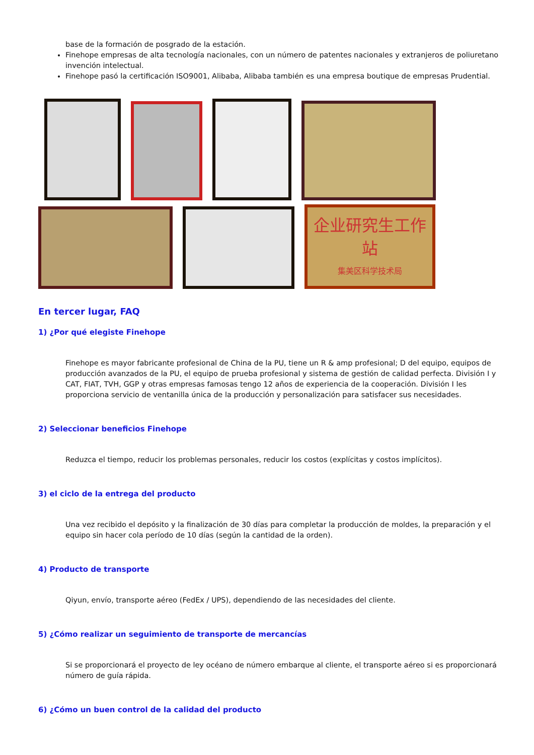base de la formación de posgrado de la estación.
Finehope empresas de alta tecnología nacionales, con un número de patentes nacionales y extranjeros de poliuretano invención intelectual.
Finehope pasó la certificación ISO9001, Alibaba, Alibaba también es una empresa boutique de empresas Prudential.
企业研究生工作站
集美区科学技术局
En tercer lugar, FAQ
1) ¿Por qué elegiste Finehope
Finehope es mayor fabricante profesional de China de la PU, tiene un R & amp profesional; D del equipo, equipos de producción avanzados de la PU, el equipo de prueba profesional y sistema de gestión de calidad perfecta. División I y CAT, FIAT, TVH, GGP y otras empresas famosas tengo 12 años de experiencia de la cooperación. División I les proporciona servicio de ventanilla única de la producción y personalización para satisfacer sus necesidades.
2) Seleccionar beneficios Finehope
Reduzca el tiempo, reducir los problemas personales, reducir los costos (explícitas y costos implícitos).
3) el ciclo de la entrega del producto
Una vez recibido el depósito y la finalización de 30 días para completar la producción de moldes, la preparación y el equipo sin hacer cola período de 10 días (según la cantidad de la orden).
4) Producto de transporte
Qiyun, envío, transporte aéreo (FedEx / UPS), dependiendo de las necesidades del cliente.
5) ¿Cómo realizar un seguimiento de transporte de mercancías
Si se proporcionará el proyecto de ley océano de número embarque al cliente, el transporte aéreo si es proporcionará número de guía rápida.
6) ¿Cómo un buen control de la calidad del producto